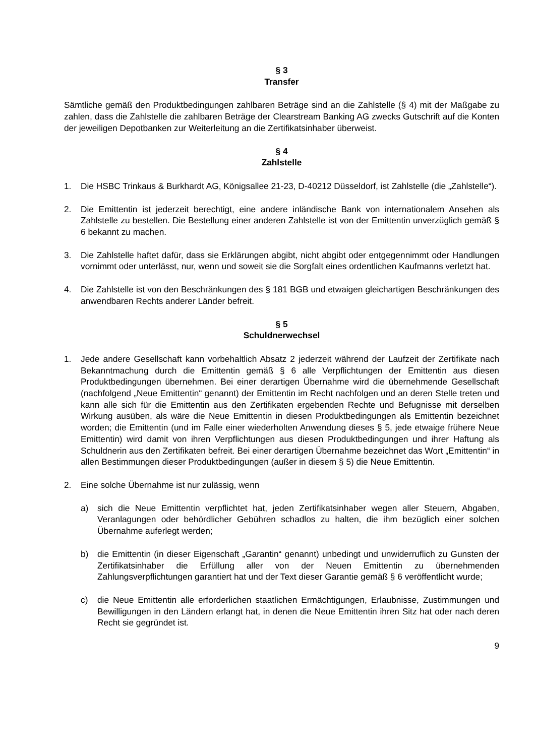§ 3
Transfer
Sämtliche gemäß den Produktbedingungen zahlbaren Beträge sind an die Zahlstelle (§ 4) mit der Maßgabe zu zahlen, dass die Zahlstelle die zahlbaren Beträge der Clearstream Banking AG zwecks Gutschrift auf die Konten der jeweiligen Depotbanken zur Weiterleitung an die Zertifikatsinhaber überweist.
§ 4
Zahlstelle
1. Die HSBC Trinkaus & Burkhardt AG, Königsallee 21-23, D-40212 Düsseldorf, ist Zahlstelle (die „Zahlstelle“).
2. Die Emittentin ist jederzeit berechtigt, eine andere inländische Bank von internationalem Ansehen als Zahlstelle zu bestellen. Die Bestellung einer anderen Zahlstelle ist von der Emittentin unverzüglich gemäß § 6 bekannt zu machen.
3. Die Zahlstelle haftet dafür, dass sie Erklärungen abgibt, nicht abgibt oder entgegennimmt oder Handlungen vornimmt oder unterlässt, nur, wenn und soweit sie die Sorgfalt eines ordentlichen Kaufmanns verletzt hat.
4. Die Zahlstelle ist von den Beschränkungen des § 181 BGB und etwaigen gleichartigen Beschränkungen des anwendbaren Rechts anderer Länder befreit.
§ 5
Schuldnerwechsel
1. Jede andere Gesellschaft kann vorbehaltlich Absatz 2 jederzeit während der Laufzeit der Zertifikate nach Bekanntmachung durch die Emittentin gemäß § 6 alle Verpflichtungen der Emittentin aus diesen Produktbedingungen übernehmen. Bei einer derartigen Übernahme wird die übernehmende Gesellschaft (nachfolgend „Neue Emittentin“ genannt) der Emittentin im Recht nachfolgen und an deren Stelle treten und kann alle sich für die Emittentin aus den Zertifikaten ergebenden Rechte und Befugnisse mit derselben Wirkung ausüben, als wäre die Neue Emittentin in diesen Produktbedingungen als Emittentin bezeichnet worden; die Emittentin (und im Falle einer wiederholten Anwendung dieses § 5, jede etwaige frühere Neue Emittentin) wird damit von ihren Verpflichtungen aus diesen Produktbedingungen und ihrer Haftung als Schuldnerin aus den Zertifikaten befreit. Bei einer derartigen Übernahme bezeichnet das Wort „Emittentin“ in allen Bestimmungen dieser Produktbedingungen (außer in diesem § 5) die Neue Emittentin.
2. Eine solche Übernahme ist nur zulässig, wenn
a) sich die Neue Emittentin verpflichtet hat, jeden Zertifikatsinhaber wegen aller Steuern, Abgaben, Veranlagungen oder behördlicher Gebühren schadlos zu halten, die ihm bezüglich einer solchen Übernahme auferlegt werden;
b) die Emittentin (in dieser Eigenschaft „Garantin“ genannt) unbedingt und unwiderruflich zu Gunsten der Zertifikatsinhaber die Erfüllung aller von der Neuen Emittentin zu übernehmenden Zahlungsverpflichtungen garantiert hat und der Text dieser Garantie gemäß § 6 veröffentlicht wurde;
c) die Neue Emittentin alle erforderlichen staatlichen Ermächtigungen, Erlaubnisse, Zustimmungen und Bewilligungen in den Ländern erlangt hat, in denen die Neue Emittentin ihren Sitz hat oder nach deren Recht sie gegründet ist.
9